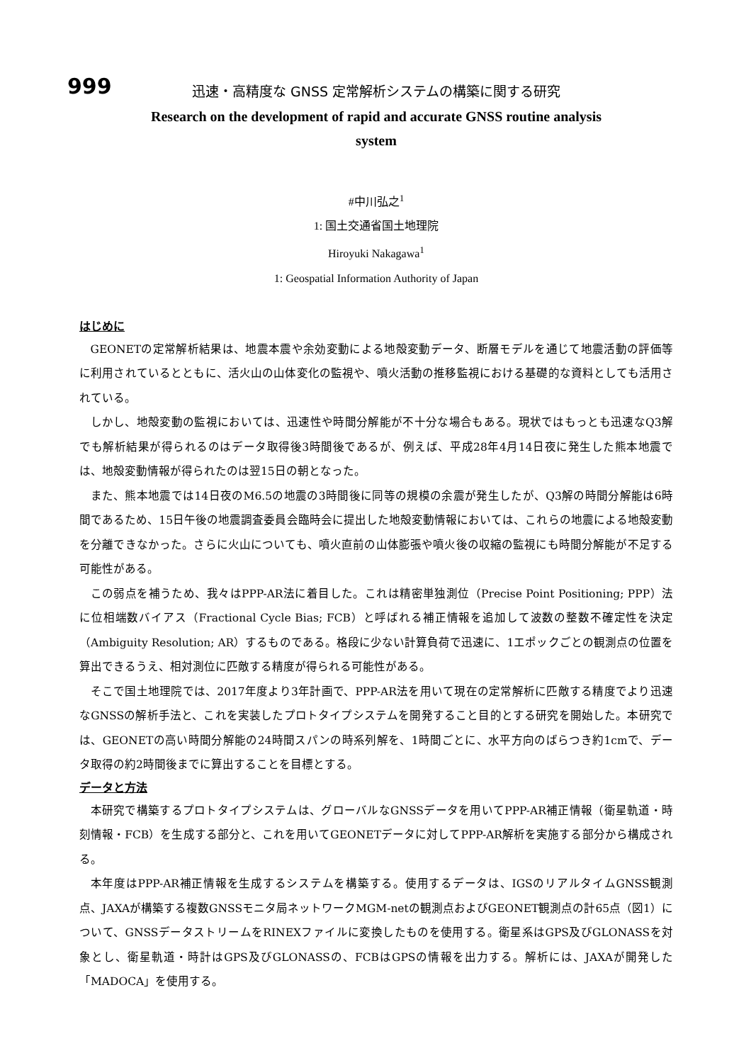999
迅速・高精度な GNSS 定常解析システムの構築に関する研究
Research on the development of rapid and accurate GNSS routine analysis
system
#中川弘之<sup>1</sup>
1: 国土交通省国土地理院
Hiroyuki Nakagawa<sup>1</sup>
1: Geospatial Information Authority of Japan
はじめに
GEONETの定常解析結果は、地震本震や余効変動による地殻変動データ、断層モデルを通じて地震活動の評価等に利用されているとともに、活火山の山体変化の監視や、噴火活動の推移監視における基礎的な資料としても活用されている。
しかし、地殻変動の監視においては、迅速性や時間分解能が不十分な場合もある。現状ではもっとも迅速なQ3解でも解析結果が得られるのはデータ取得後3時間後であるが、例えば、平成28年4月14日夜に発生した熊本地震では、地殻変動情報が得られたのは翌15日の朝となった。
また、熊本地震では14日夜のM6.5の地震の3時間後に同等の規模の余震が発生したが、Q3解の時間分解能は6時間であるため、15日午後の地震調査委員会臨時会に提出した地殻変動情報においては、これらの地震による地殻変動を分離できなかった。さらに火山についても、噴火直前の山体膨張や噴火後の収縮の監視にも時間分解能が不足する可能性がある。
この弱点を補うため、我々はPPP-AR法に着目した。これは精密単独測位（Precise Point Positioning; PPP）法に位相端数バイアス（Fractional Cycle Bias; FCB）と呼ばれる補正情報を追加して波数の整数不確定性を決定（Ambiguity Resolution; AR）するものである。格段に少ない計算負荷で迅速に、1エポックごとの観測点の位置を算出できるうえ、相対測位に匹敵する精度が得られる可能性がある。
そこで国土地理院では、2017年度より3年計画で、PPP-AR法を用いて現在の定常解析に匹敵する精度でより迅速なGNSSの解析手法と、これを実装したプロトタイプシステムを開発すること目的とする研究を開始した。本研究では、GEONETの高い時間分解能の24時間スパンの時系列解を、1時間ごとに、水平方向のばらつき約1cmで、データ取得の約2時間後までに算出することを目標とする。
データと方法
本研究で構築するプロトタイプシステムは、グローバルなGNSSデータを用いてPPP-AR補正情報（衛星軌道・時刻情報・FCB）を生成する部分と、これを用いてGEONETデータに対してPPP-AR解析を実施する部分から構成される。
本年度はPPP-AR補正情報を生成するシステムを構築する。使用するデータは、IGSのリアルタイムGNSS観測点、JAXAが構築する複数GNSSモニタ局ネットワークMGM-netの観測点およびGEONET観測点の計65点（図1）について、GNSSデータストリームをRINEXファイルに変換したものを使用する。衛星系はGPS及びGLONASSを対象とし、衛星軌道・時計はGPS及びGLONASSの、FCBはGPSの情報を出力する。解析には、JAXAが開発した「MADOCA」を使用する。